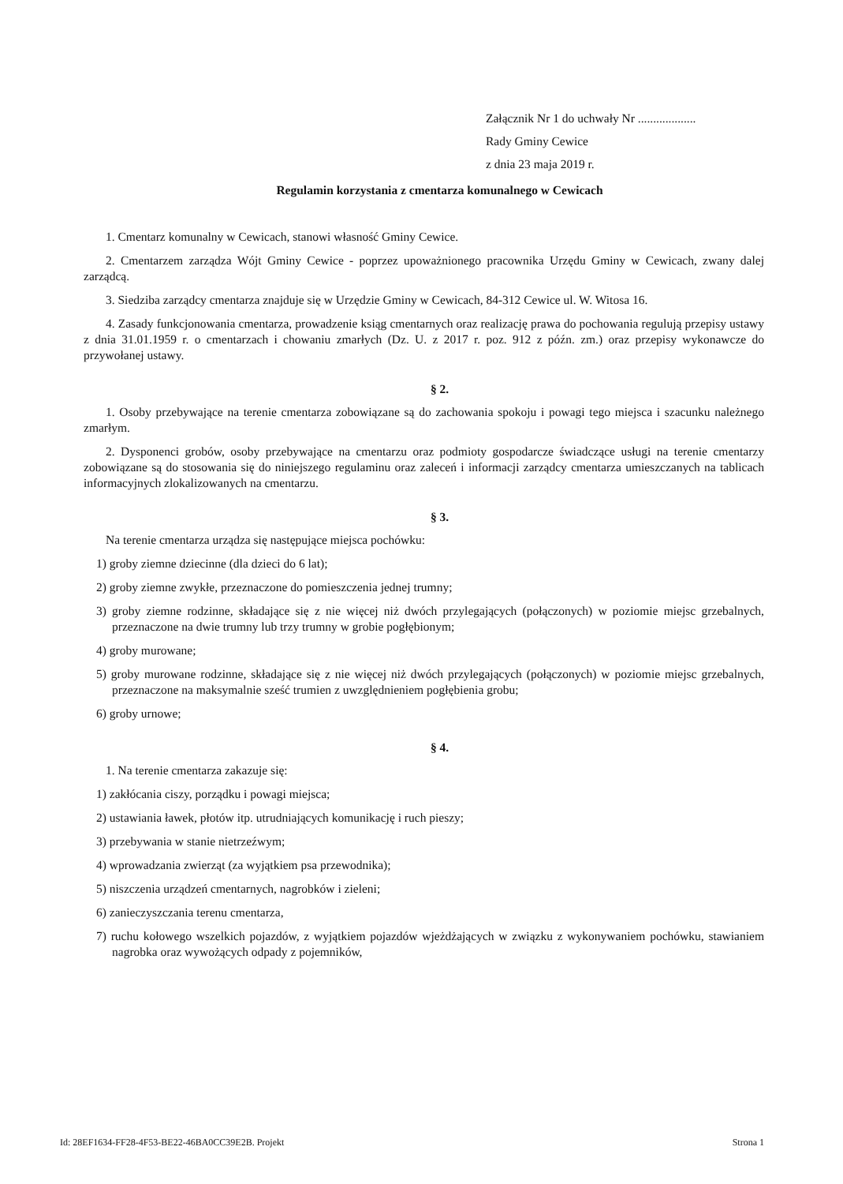Załącznik Nr 1 do uchwały Nr ...................
Rady Gminy Cewice
z dnia 23 maja 2019 r.
Regulamin korzystania z cmentarza komunalnego w Cewicach
1. Cmentarz komunalny w Cewicach, stanowi własność Gminy Cewice.
2. Cmentarzem zarządza Wójt Gminy Cewice - poprzez upoważnionego pracownika Urzędu Gminy w Cewicach, zwany dalej zarządcą.
3. Siedziba zarządcy cmentarza znajduje się w Urzędzie Gminy w Cewicach, 84-312 Cewice ul. W. Witosa 16.
4. Zasady funkcjonowania cmentarza, prowadzenie ksiąg cmentarnych oraz realizację prawa do pochowania regulują przepisy ustawy z dnia 31.01.1959 r. o cmentarzach i chowaniu zmarłych (Dz. U. z 2017 r. poz. 912 z późn. zm.) oraz przepisy wykonawcze do przywołanej ustawy.
§ 2.
1. Osoby przebywające na terenie cmentarza zobowiązane są do zachowania spokoju i powagi tego miejsca i szacunku należnego zmarłym.
2. Dysponenci grobów, osoby przebywające na cmentarzu oraz podmioty gospodarcze świadczące usługi na terenie cmentarzy zobowiązane są do stosowania się do niniejszego regulaminu oraz zaleceń i informacji zarządcy cmentarza umieszczanych na tablicach informacyjnych zlokalizowanych na cmentarzu.
§ 3.
Na terenie cmentarza urządza się następujące miejsca pochówku:
1) groby ziemne dziecinne (dla dzieci do 6 lat);
2) groby ziemne zwykłe, przeznaczone do pomieszczenia jednej trumny;
3) groby ziemne rodzinne, składające się z nie więcej niż dwóch przylegających (połączonych) w poziomie miejsc grzebalnych, przeznaczone na dwie trumny lub trzy trumny w grobie pogłębionym;
4) groby murowane;
5) groby murowane rodzinne, składające się z nie więcej niż dwóch przylegających (połączonych) w poziomie miejsc grzebalnych, przeznaczone na maksymalnie sześć trumien z uwzględnieniem pogłębienia grobu;
6) groby urnowe;
§ 4.
1. Na terenie cmentarza zakazuje się:
1) zakłócania ciszy, porządku i powagi miejsca;
2) ustawiania ławek, płotów itp. utrudniających komunikację i ruch pieszy;
3) przebywania w stanie nietrzeźwym;
4) wprowadzania zwierząt (za wyjątkiem psa przewodnika);
5) niszczenia urządzeń cmentarnych, nagrobków i zieleni;
6) zanieczyszczania terenu cmentarza,
7) ruchu kołowego wszelkich pojazdów, z wyjątkiem pojazdów wjeżdżających w związku z wykonywaniem pochówku, stawianiem nagrobka oraz wywożących odpady z pojemników,
Id: 28EF1634-FF28-4F53-BE22-46BA0CC39E2B. Projekt Strona 1